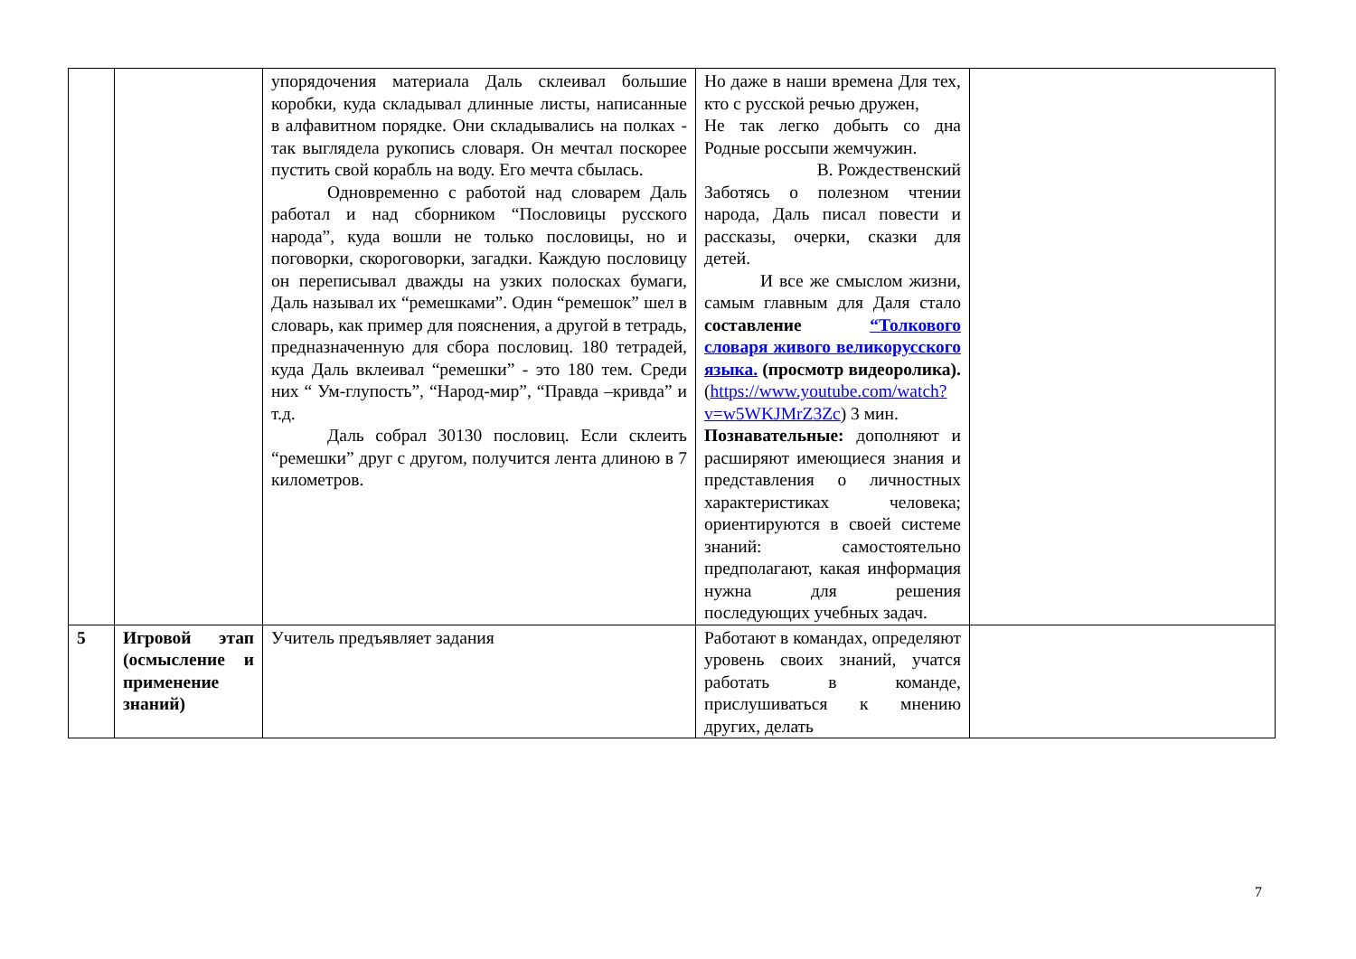| | | упорядочения материала Даль склеивал большие коробки, куда складывал длинные листы, написанные в алфавитном порядке. Они складывались на полках - так выглядела рукопись словаря. Он мечтал поскорее пустить свой корабль на воду. Его мечта сбылась. Одновременно с работой над словарем Даль работал и над сборником “Пословицы русского народа”, куда вошли не только пословицы, но и поговорки, скороговорки, загадки. Каждую пословицу он переписывал дважды на узких полосках бумаги, Даль называл их “ремешками”. Один “ремешок” шел в словарь, как пример для пояснения, а другой в тетрадь, предназначенную для сбора пословиц. 180 тетрадей, куда Даль вклеивал “ремешки” - это 180 тем. Среди них “ Ум-глупость”, “Народ-мир”, “Правда –кривда” и т.д. Даль собрал 30130 пословиц. Если склеить “ремешки” друг с другом, получится лента длиною в 7 километров. | Но даже в наши времена Для тех, кто с русской речью дружен, Не так легко добыть со дна Родные россыпи жемчужин. В. Рождественский Заботясь о полезном чтении народа, Даль писал повести и рассказы, очерки, сказки для детей. И все же смыслом жизни, самым главным для Даля стало составление “Толкового словаря живого великорусского языка. (просмотр видеоролика). ( https://www.youtube.com/watch?v=w5WKJMrZ3Zc ) 3 мин. Познавательные: дополняют и расширяют имеющиеся знания и представления о личностных характеристиках человека; ориентируются в своей системе знаний: самостоятельно предполагают, какая информация нужна для решения последующих учебных задач. | |
| 5 | Игровой этап (осмысление и применение знаний) | Учитель предъявляет задания | Работают в командах, определяют уровень своих знаний, учатся работать в команде, прислушиваться к мнению других, делать | |
7